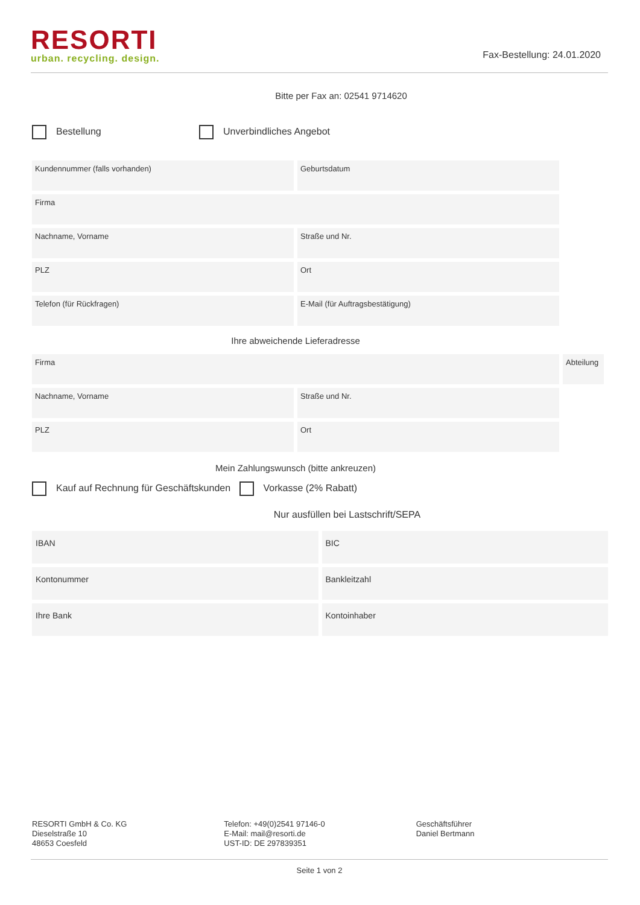RESORTI
urban. recycling. design.
Fax-Bestellung: 24.01.2020
Bitte per Fax an: 02541 9714620
Bestellung Unverbindliches Angebot
Kundennummer (falls vorhanden) Geburtsdatum
Firma
Nachname, Vorname Straße und Nr.
PLZ Ort
Telefon (für Rückfragen) E-Mail (für Auftragsbestätigung)
Ihre abweichende Lieferadresse
Firma Abteilung
Nachname, Vorname Straße und Nr.
PLZ Ort
Mein Zahlungswunsch (bitte ankreuzen)
Kauf auf Rechnung für Geschäftskunden Vorkasse (2% Rabatt)
Nur ausfüllen bei Lastschrift/SEPA
IBAN BIC
Kontonummer Bankleitzahl
Ihre Bank Kontoinhaber
RESORTI GmbH & Co. KG
Dieselstraße 10
48653 Coesfeld
Telefon: +49(0)2541 97146-0
E-Mail: mail@resorti.de
UST-ID: DE 297839351
Geschäftsführer
Daniel Bertmann
Seite 1 von 2